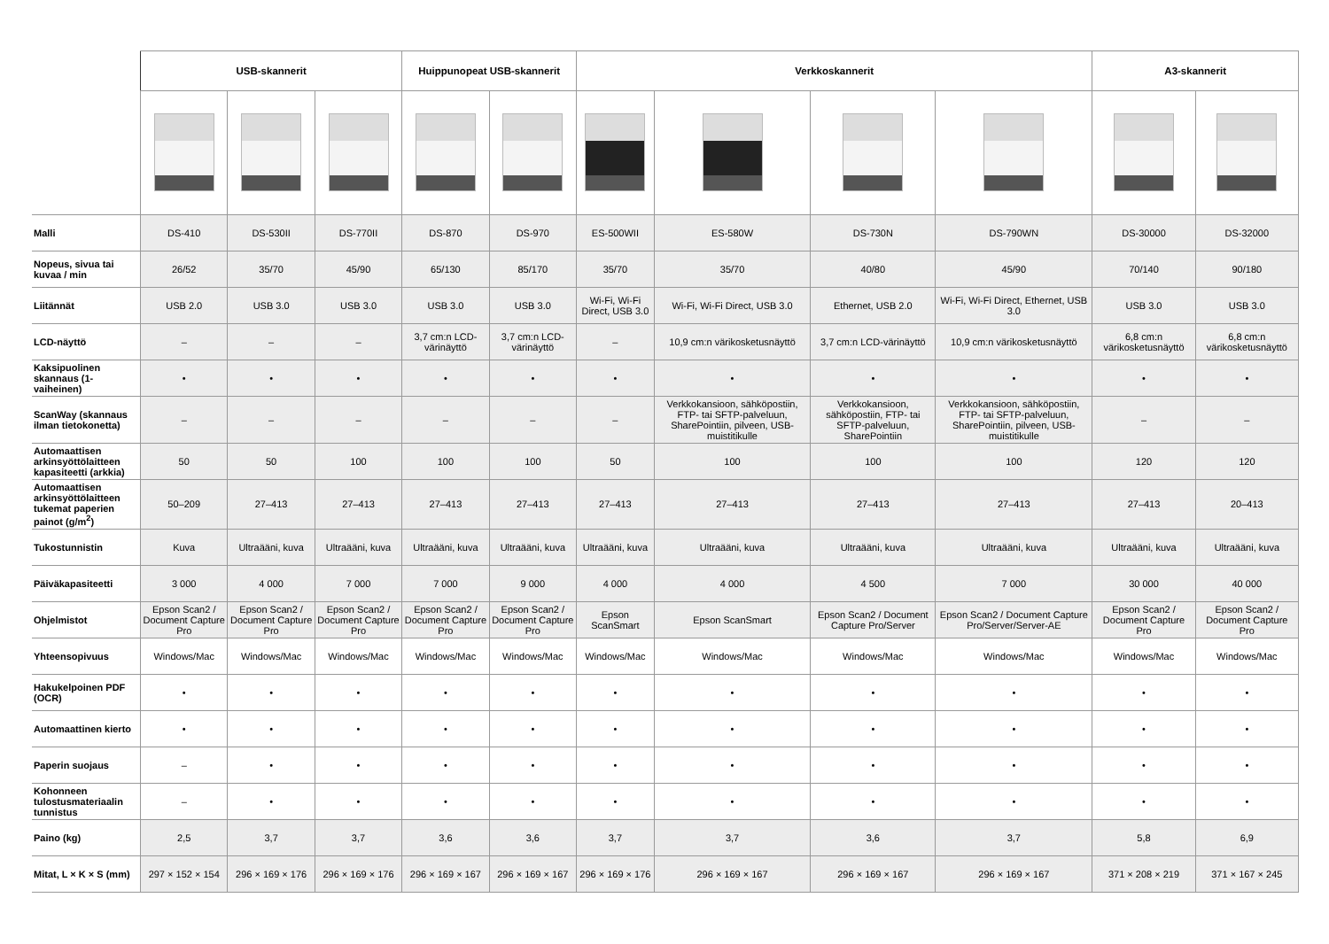| | USB-skannerit | | | Huippunopeat USB-skannerit | | Verkkoskannerit | | | | A3-skannerit | |
| Malli | DS-410 | DS-530II | DS-770II | DS-870 | DS-970 | ES-500WII | ES-580W | DS-730N | DS-790WN | DS-30000 | DS-32000 |
| Nopeus, sivua tai kuvaa / min | 26/52 | 35/70 | 45/90 | 65/130 | 85/170 | 35/70 | 35/70 | 40/80 | 45/90 | 70/140 | 90/180 |
| Liitännät | USB 2.0 | USB 3.0 | USB 3.0 | USB 3.0 | USB 3.0 | Wi-Fi, Wi-Fi Direct, USB 3.0 | Wi-Fi, Wi-Fi Direct, USB 3.0 | Ethernet, USB 2.0 | Wi-Fi, Wi-Fi Direct, Ethernet, USB 3.0 | USB 3.0 | USB 3.0 |
| LCD-näyttö | – | – | – | 3,7 cm:n LCD-värinäyttö | 3,7 cm:n LCD-värinäyttö | – | 10,9 cm:n värikosketusnäyttö | 3,7 cm:n LCD-värinäyttö | 10,9 cm:n värikosketusnäyttö | 6,8 cm:n värikosketusnäyttö | 6,8 cm:n värikosketusnäyttö |
| Kaksipuolinen skannaus (1-vaiheinen) | • | • | • | • | • | • | • | • | • | • | • |
| ScanWay (skannaus ilman tietokonetta) | – | – | – | – | – | – | Verkkokansioon, sähköpostiin, FTP- tai SFTP-palveluun, SharePointiin, pilveen, USB-muistitikulle | Verkkokansioon, sähköpostiin, FTP- tai SFTP-palveluun, SharePointiin | Verkkokansioon, sähköpostiin, FTP- tai SFTP-palveluun, SharePointiin, pilveen, USB-muistitikulle | – | – |
| Automaattisen arkinsyöttölaitteen kapasiteetti (arkkia) | 50 | 50 | 100 | 100 | 100 | 50 | 100 | 100 | 100 | 120 | 120 |
| Automaattisen arkinsyöttölaitteen tukemat paperien painot (g/m<sup>2</sup>) | 50–209 | 27–413 | 27–413 | 27–413 | 27–413 | 27–413 | 27–413 | 27–413 | 27–413 | 27–413 | 20–413 |
| Tukostunnistin | Kuva | Ultraääni, kuva | Ultraääni, kuva | Ultraääni, kuva | Ultraääni, kuva | Ultraääni, kuva | Ultraääni, kuva | Ultraääni, kuva | Ultraääni, kuva | Ultraääni, kuva | Ultraääni, kuva |
| Päiväkapasiteetti | 3 000 | 4 000 | 7 000 | 7 000 | 9 000 | 4 000 | 4 000 | 4 500 | 7 000 | 30 000 | 40 000 |
| Ohjelmistot | Epson Scan2 / Document Capture Pro | Epson Scan2 / Document Capture Pro | Epson Scan2 / Document Capture Pro | Epson Scan2 / Document Capture Pro | Epson Scan2 / Document Capture Pro | Epson ScanSmart | Epson ScanSmart | Epson Scan2 / Document Capture Pro/Server | Epson Scan2 / Document Capture Pro/Server/Server-AE | Epson Scan2 / Document Capture Pro | Epson Scan2 / Document Capture Pro |
| Yhteensopivuus | Windows/Mac | Windows/Mac | Windows/Mac | Windows/Mac | Windows/Mac | Windows/Mac | Windows/Mac | Windows/Mac | Windows/Mac | Windows/Mac | Windows/Mac |
| Hakukelpoinen PDF (OCR) | • | • | • | • | • | • | • | • | • | • | • |
| Automaattinen kierto | • | • | • | • | • | • | • | • | • | • | • |
| Paperin suojaus | – | • | • | • | • | • | • | • | • | • | • |
| Kohonneen tulostusmateriaalin tunnistus | – | • | • | • | • | • | • | • | • | • | • |
| Paino (kg) | 2,5 | 3,7 | 3,7 | 3,6 | 3,6 | 3,7 | 3,7 | 3,6 | 3,7 | 5,8 | 6,9 |
| Mitat, L × K × S (mm) | 297 × 152 × 154 | 296 × 169 × 176 | 296 × 169 × 176 | 296 × 169 × 167 | 296 × 169 × 167 | 296 × 169 × 176 | 296 × 169 × 167 | 296 × 169 × 167 | 296 × 169 × 167 | 371 × 208 × 219 | 371 × 167 × 245 |